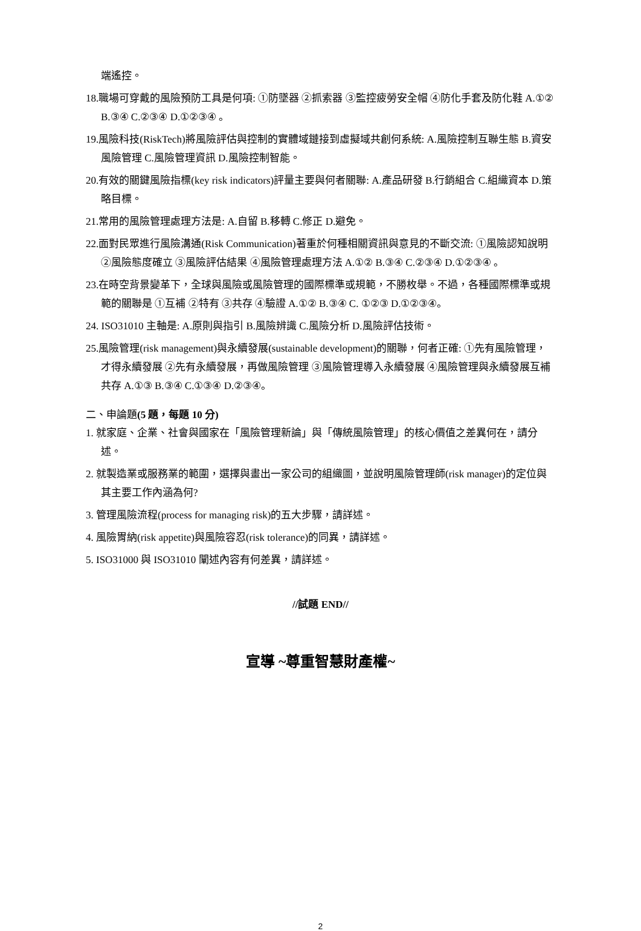端遙控。
18.職場可穿戴的風險預防工具是何項: ①防墜器 ②抓索器 ③監控疲勞安全帽 ④防化手套及防化鞋 A.①② B.③④ C.②③④ D.①②③④ 。
19.風險科技(RiskTech)將風險評估與控制的實體域鏈接到虛擬域共創何系統: A.風險控制互聯生態 B.資安風險管理 C.風險管理資訊 D.風險控制智能。
20.有效的關鍵風險指標(key risk indicators)評量主要與何者關聯: A.產品研發 B.行銷組合 C.組織資本 D.策略目標。
21.常用的風險管理處理方法是: A.自留 B.移轉 C.修正 D.避免。
22.面對民眾進行風險溝通(Risk Communication)著重於何種相關資訊與意見的不斷交流: ①風險認知說明 ②風險態度確立 ③風險評估結果 ④風險管理處理方法 A.①② B.③④ C.②③④ D.①②③④ 。
23.在時空背景變革下，全球與風險或風險管理的國際標準或規範，不勝枚舉。不過，各種國際標準或規範的關聯是 ①互補 ②特有 ③共存 ④驗證 A.①② B.③④ C. ①②③ D.①②③④。
24. ISO31010 主軸是: A.原則與指引 B.風險辨識 C.風險分析 D.風險評估技術。
25.風險管理(risk management)與永續發展(sustainable development)的關聯，何者正確: ①先有風險管理，才得永續發展 ②先有永續發展，再做風險管理 ③風險管理導入永續發展 ④風險管理與永續發展互補共存 A.①③ B.③④ C.①③④ D.②③④。
二、申論題(5 題，每題 10 分)
1. 就家庭、企業、社會與國家在「風險管理新論」與「傳統風險管理」的核心價值之差異何在，請分述。
2. 就製造業或服務業的範圍，選擇與畫出一家公司的組織圖，並說明風險管理師(risk manager)的定位與其主要工作內涵為何?
3. 管理風險流程(process for managing risk)的五大步驟，請詳述。
4. 風險胃納(risk appetite)與風險容忍(risk tolerance)的同異，請詳述。
5. ISO31000 與 ISO31010 闡述內容有何差異，請詳述。
//試題 END//
宣導 ~尊重智慧財產權~
2